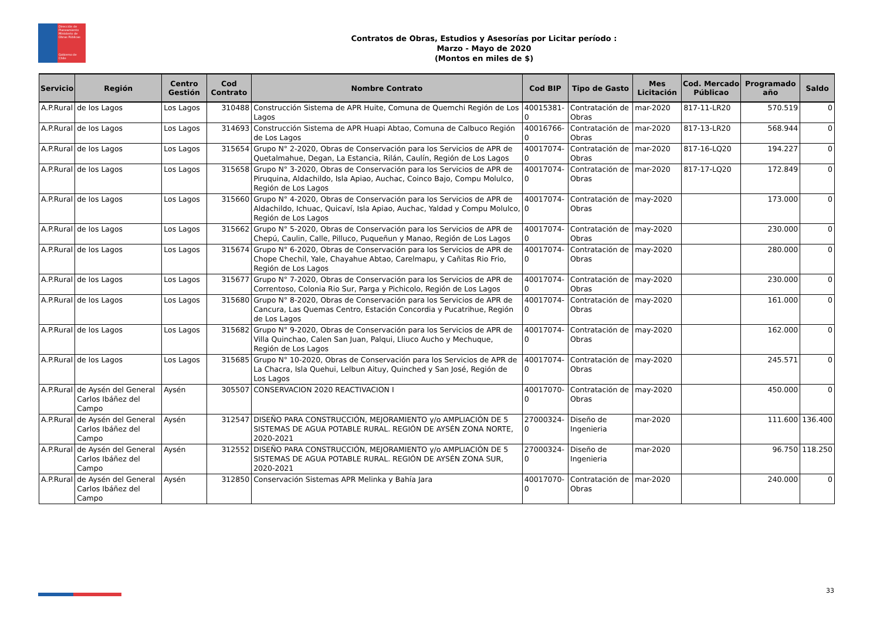Dirección de Planeamiento
Ministerio de Obras Públicas
Gobierno de Chile
Contratos de Obras, Estudios y Asesorías por Licitar período :
Marzo - Mayo de 2020
(Montos en miles de $)
| Servicio | Región | Centro Gestión | Cod Contrato | Nombre Contrato | Cod BIP | Tipo de Gasto | Mes Licitación | Cod. Mercado Públicao | Programado año | Saldo |
| --- | --- | --- | --- | --- | --- | --- | --- | --- | --- | --- |
| A.P.Rural | de los Lagos | Los Lagos | 310488 | Construcción Sistema de APR Huite, Comuna de Quemchi Región de Los Lagos | 40015381-0 | Contratación de Obras | mar-2020 | 817-11-LR20 | 570.519 | 0 |
| A.P.Rural | de los Lagos | Los Lagos | 314693 | Construcción Sistema de APR Huapi Abtao, Comuna de Calbuco Región de Los Lagos | 40016766-0 | Contratación de Obras | mar-2020 | 817-13-LR20 | 568.944 | 0 |
| A.P.Rural | de los Lagos | Los Lagos | 315654 | Grupo N° 2-2020, Obras de Conservación para los Servicios de APR de Quetalmahue, Degan, La Estancia, Rilán, Caulín, Región de Los Lagos | 40017074-0 | Contratación de Obras | mar-2020 | 817-16-LQ20 | 194.227 | 0 |
| A.P.Rural | de los Lagos | Los Lagos | 315658 | Grupo N° 3-2020, Obras de Conservación para los Servicios de APR de Piruquina, Aldachildo, Isla Apiao, Auchac, Coinco Bajo, Compu Molulco, Región de Los Lagos | 40017074-0 | Contratación de Obras | mar-2020 | 817-17-LQ20 | 172.849 | 0 |
| A.P.Rural | de los Lagos | Los Lagos | 315660 | Grupo N° 4-2020, Obras de Conservación para los Servicios de APR de Aldachildo, Ichuac, Quicaví, Isla Apiao, Auchac, Yaldad y Compu Molulco, Región de Los Lagos | 40017074-0 | Contratación de Obras | may-2020 | | 173.000 | 0 |
| A.P.Rural | de los Lagos | Los Lagos | 315662 | Grupo N° 5-2020, Obras de Conservación para los Servicios de APR de Chepú, Caulin, Calle, Pilluco, Puqueñun y Manao, Región de Los Lagos | 40017074-0 | Contratación de Obras | may-2020 | | 230.000 | 0 |
| A.P.Rural | de los Lagos | Los Lagos | 315674 | Grupo N° 6-2020, Obras de Conservación para los Servicios de APR de Chope Chechil, Yale, Chayahue Abtao, Carelmapu, y Cañitas Rio Frio, Región de Los Lagos | 40017074-0 | Contratación de Obras | may-2020 | | 280.000 | 0 |
| A.P.Rural | de los Lagos | Los Lagos | 315677 | Grupo N° 7-2020, Obras de Conservación para los Servicios de APR de Correntoso, Colonia Rio Sur, Parga y Pichicolo, Región de Los Lagos | 40017074-0 | Contratación de Obras | may-2020 | | 230.000 | 0 |
| A.P.Rural | de los Lagos | Los Lagos | 315680 | Grupo N° 8-2020, Obras de Conservación para los Servicios de APR de Cancura, Las Quemas Centro, Estación Concordia y Pucatrihue, Región de Los Lagos | 40017074-0 | Contratación de Obras | may-2020 | | 161.000 | 0 |
| A.P.Rural | de los Lagos | Los Lagos | 315682 | Grupo N° 9-2020, Obras de Conservación para los Servicios de APR de Villa Quinchao, Calen San Juan, Palqui, Lliuco Aucho y Mechuque, Región de Los Lagos | 40017074-0 | Contratación de Obras | may-2020 | | 162.000 | 0 |
| A.P.Rural | de los Lagos | Los Lagos | 315685 | Grupo N° 10-2020, Obras de Conservación para los Servicios de APR de La Chacra, Isla Quehui, Lelbun Aituy, Quinched y San José, Región de Los Lagos | 40017074-0 | Contratación de Obras | may-2020 | | 245.571 | 0 |
| A.P.Rural | de Aysén del General Carlos Ibáñez del Campo | Aysén | 305507 | CONSERVACION 2020 REACTIVACION I | 40017070-0 | Contratación de Obras | may-2020 | | 450.000 | 0 |
| A.P.Rural | de Aysén del General Carlos Ibáñez del Campo | Aysén | 312547 | DISEÑO PARA CONSTRUCCIÓN, MEJORAMIENTO y/o AMPLIACIÓN DE 5 SISTEMAS DE AGUA POTABLE RURAL. REGIÓN DE AYSÉN ZONA NORTE, 2020-2021 | 27000324-0 | Diseño de Ingenieria | mar-2020 | | 111.600 | 136.400 |
| A.P.Rural | de Aysén del General Carlos Ibáñez del Campo | Aysén | 312552 | DISEÑO PARA CONSTRUCCIÓN, MEJORAMIENTO y/o AMPLIACIÓN DE 5 SISTEMAS DE AGUA POTABLE RURAL. REGIÓN DE AYSÉN ZONA SUR, 2020-2021 | 27000324-0 | Diseño de Ingenieria | mar-2020 | | 96.750 | 118.250 |
| A.P.Rural | de Aysén del General Carlos Ibáñez del Campo | Aysén | 312850 | Conservación Sistemas APR Melinka y Bahía Jara | 40017070-0 | Contratación de Obras | mar-2020 | | 240.000 | 0 |
33